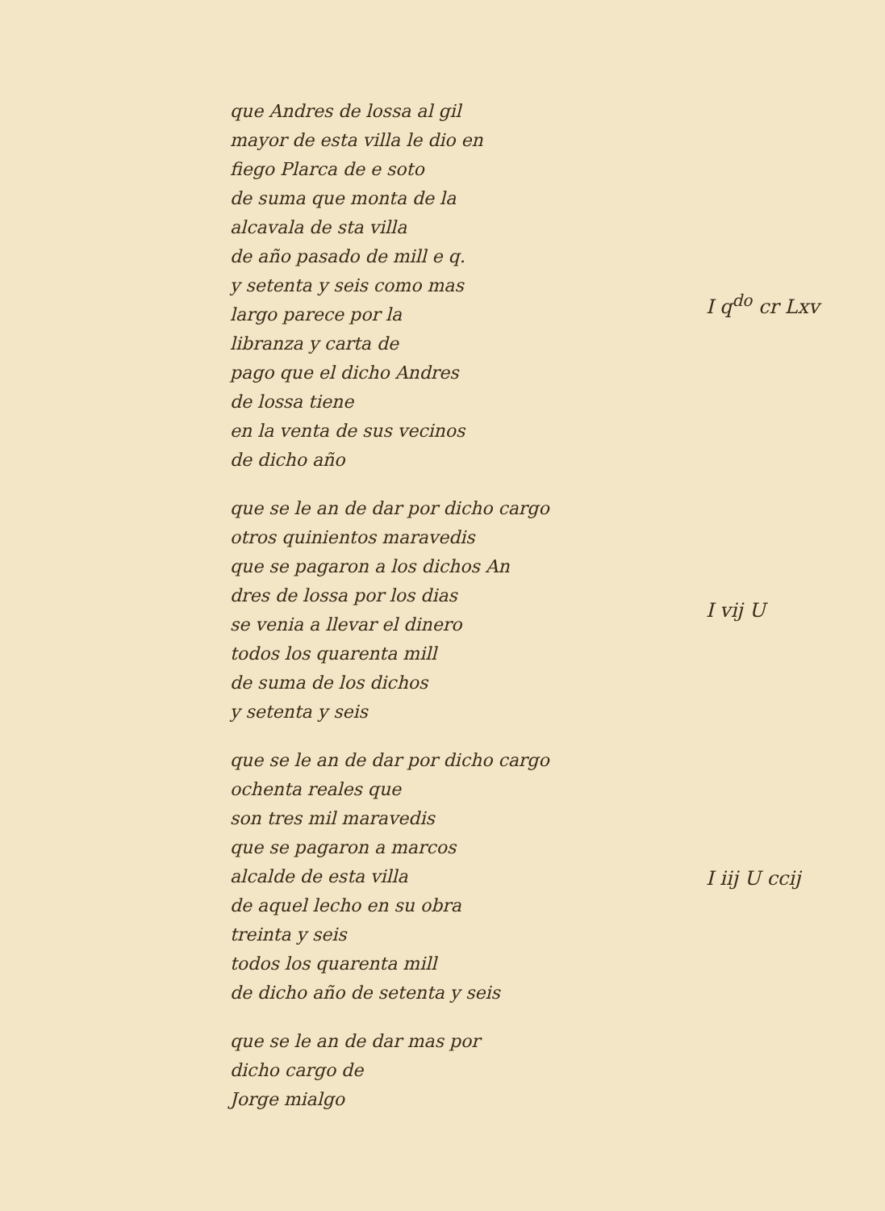que Andres de lossa al gil
mayor de esta villa le dio en
fiego Plarca de e soto
de suma que monta de la
alcavala de sta villa
de año pasado de mill e q.
y setenta y seis como mas
largo parece por la
libranza y carta de
pago que el dicho Andres
de lossa tiene
en la venta de sus vecinos
de dicho año
I q<sup>do</sup> cr Lxv
que se le an de dar por dicho cargo
otros quinientos maravedis
que se pagaron a los dichos An
dres de lossa por los dias
se venia a llevar el dinero
todos los quarenta mill
de suma de los dichos
y setenta y seis
I vij U
que se le an de dar por dicho cargo
ochenta reales que
son tres mil maravedis
que se pagaron a marcos
alcalde de esta villa
de aquel lecho en su obra
treinta y seis
todos los quarenta mill
de dicho año de setenta y seis
I iij U ccij
que se le an de dar mas por
dicho cargo de
Jorge mialgo